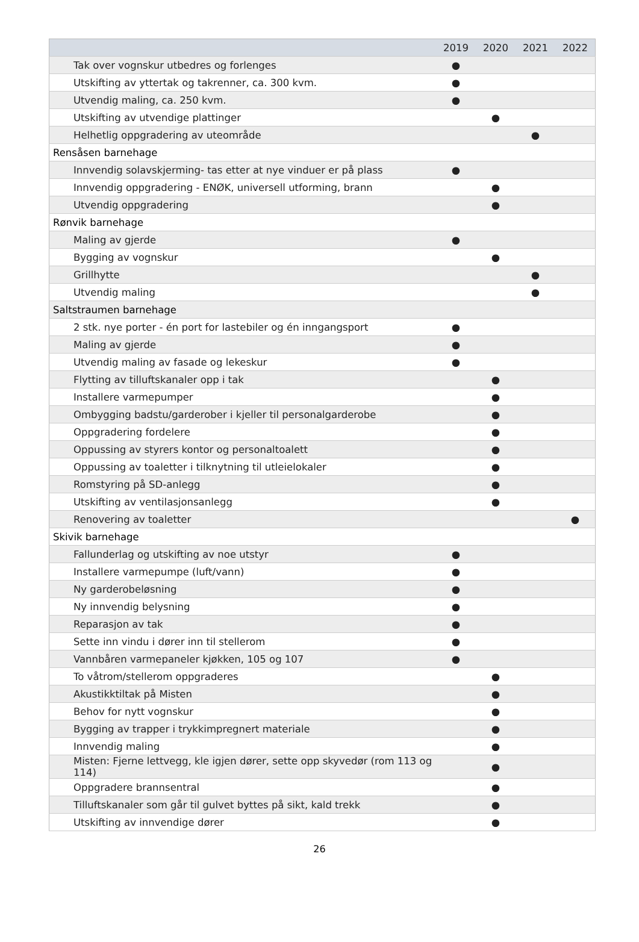| | 2019 | 2020 | 2021 | 2022 |
| --- | --- | --- | --- | --- |
| Tak over vognskur utbedres og forlenges | ● | | | |
| Utskifting av yttertak og takrenner, ca. 300 kvm. | ● | | | |
| Utvendig maling, ca. 250 kvm. | ● | | | |
| Utskifting av utvendige plattinger | | ● | | |
| Helhetlig oppgradering av uteområde | | | ● | |
| Rensåsen barnehage | | | | |
| Innvendig solavskjerming- tas etter at nye vinduer er på plass | ● | | | |
| Innvendig oppgradering - ENØK, universell utforming, brann | | ● | | |
| Utvendig oppgradering | | ● | | |
| Rønvik barnehage | | | | |
| Maling av gjerde | ● | | | |
| Bygging av vognskur | | ● | | |
| Grillhytte | | | ● | |
| Utvendig maling | | | ● | |
| Saltstraumen barnehage | | | | |
| 2 stk. nye porter - én port for lastebiler og én inngangsport | ● | | | |
| Maling av gjerde | ● | | | |
| Utvendig maling av fasade og lekeskur | ● | | | |
| Flytting av tilluftskanaler opp i tak | | ● | | |
| Installere varmepumper | | ● | | |
| Ombygging badstu/garderober i kjeller til personalgarderobe | | ● | | |
| Oppgradering fordelere | | ● | | |
| Oppussing av styrers kontor og personaltoalett | | ● | | |
| Oppussing av toaletter i tilknytning til utleielokaler | | ● | | |
| Romstyring på SD-anlegg | | ● | | |
| Utskifting av ventilasjonsanlegg | | ● | | |
| Renovering av toaletter | | | | ● |
| Skivik barnehage | | | | |
| Fallunderlag og utskifting av noe utstyr | ● | | | |
| Installere varmepumpe (luft/vann) | ● | | | |
| Ny garderobeløsning | ● | | | |
| Ny innvendig belysning | ● | | | |
| Reparasjon av tak | ● | | | |
| Sette inn vindu i dører inn til stellerom | ● | | | |
| Vannbåren varmepaneler kjøkken, 105 og 107 | ● | | | |
| To våtrom/stellerom oppgraderes | | ● | | |
| Akustikktiltak på Misten | | ● | | |
| Behov for nytt vognskur | | ● | | |
| Bygging av trapper i trykkimpregnert materiale | | ● | | |
| Innvendig maling | | ● | | |
| Misten: Fjerne lettvegg, kle igjen dører, sette opp skyvedør (rom 113 og 114) | | ● | | |
| Oppgradere brannsentral | | ● | | |
| Tilluftskanaler som går til gulvet byttes på sikt, kald trekk | | ● | | |
| Utskifting av innvendige dører | | ● | | |
26